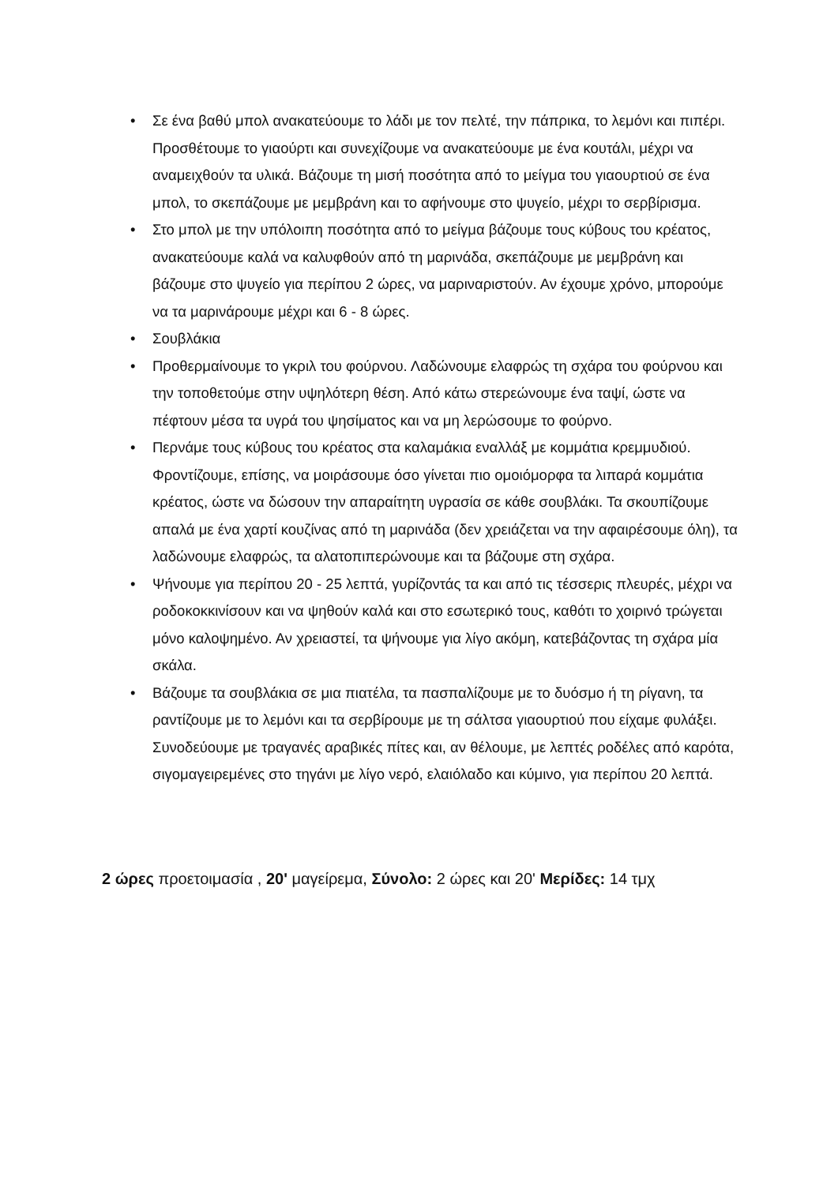• Σε ένα βαθύ μπολ ανακατεύουμε το λάδι με τον πελτέ, την πάπρικα, το λεμόνι και πιπέρι. Προσθέτουμε το γιαούρτι και συνεχίζουμε να ανακατεύουμε με ένα κουτάλι, μέχρι να αναμειχθούν τα υλικά. Βάζουμε τη μισή ποσότητα από το μείγμα του γιαουρτιού σε ένα μπολ, το σκεπάζουμε με μεμβράνη και το αφήνουμε στο ψυγείο, μέχρι το σερβίρισμα.
• Στο μπολ με την υπόλοιπη ποσότητα από το μείγμα βάζουμε τους κύβους του κρέατος, ανακατεύουμε καλά να καλυφθούν από τη μαρινάδα, σκεπάζουμε με μεμβράνη και βάζουμε στο ψυγείο για περίπου 2 ώρες, να μαριναριστούν. Αν έχουμε χρόνο, μπορούμε να τα μαρινάρουμε μέχρι και 6 - 8 ώρες.
• Σουβλάκια
• Προθερμαίνουμε το γκριλ του φούρνου. Λαδώνουμε ελαφρώς τη σχάρα του φούρνου και την τοποθετούμε στην υψηλότερη θέση. Από κάτω στερεώνουμε ένα ταψί, ώστε να πέφτουν μέσα τα υγρά του ψησίματος και να μη λερώσουμε το φούρνο.
• Περνάμε τους κύβους του κρέατος στα καλαμάκια εναλλάξ με κομμάτια κρεμμυδιού. Φροντίζουμε, επίσης, να μοιράσουμε όσο γίνεται πιο ομοιόμορφα τα λιπαρά κομμάτια κρέατος, ώστε να δώσουν την απαραίτητη υγρασία σε κάθε σουβλάκι. Τα σκουπίζουμε απαλά με ένα χαρτί κουζίνας από τη μαρινάδα (δεν χρειάζεται να την αφαιρέσουμε όλη), τα λαδώνουμε ελαφρώς, τα αλατοπιπερώνουμε και τα βάζουμε στη σχάρα.
• Ψήνουμε για περίπου 20 - 25 λεπτά, γυρίζοντάς τα και από τις τέσσερις πλευρές, μέχρι να ροδοκοκκινίσουν και να ψηθούν καλά και στο εσωτερικό τους, καθότι το χοιρινό τρώγεται μόνο καλοψημένο. Αν χρειαστεί, τα ψήνουμε για λίγο ακόμη, κατεβάζοντας τη σχάρα μία σκάλα.
• Βάζουμε τα σουβλάκια σε μια πιατέλα, τα πασπαλίζουμε με το δυόσμο ή τη ρίγανη, τα ραντίζουμε με το λεμόνι και τα σερβίρουμε με τη σάλτσα γιαουρτιού που είχαμε φυλάξει. Συνοδεύουμε με τραγανές αραβικές πίτες και, αν θέλουμε, με λεπτές ροδέλες από καρότα, σιγομαγειρεμένες στο τηγάνι με λίγο νερό, ελαιόλαδο και κύμινο, για περίπου 20 λεπτά.
2 ώρες προετοιμασία , 20' μαγείρεμα, Σύνολο: 2 ώρες και 20' Μερίδες: 14 τμχ